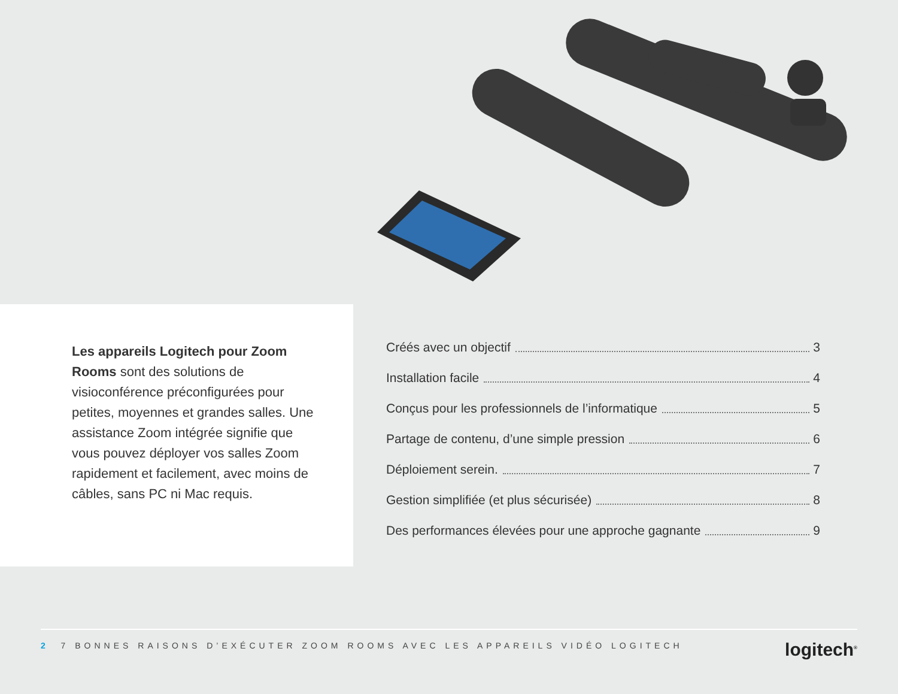Les appareils Logitech pour Zoom Rooms sont des solutions de visioconférence préconfigurées pour petites, moyennes et grandes salles. Une assistance Zoom intégrée signifie que vous pouvez déployer vos salles Zoom rapidement et facilement, avec moins de câbles, sans PC ni Mac requis.
Créés avec un objectif 3
Installation facile 4
Conçus pour les professionnels de l’informatique 5
Partage de contenu, d’une simple pression 6
Déploiement serein. 7
Gestion simplifiée (et plus sécurisée) 8
Des performances élevées pour une approche gagnante 9
2 7 BONNES RAISONS D’EXÉCUTER ZOOM ROOMS AVEC LES APPAREILS VIDÉO LOGITECH
logitech<sup>®</sup>